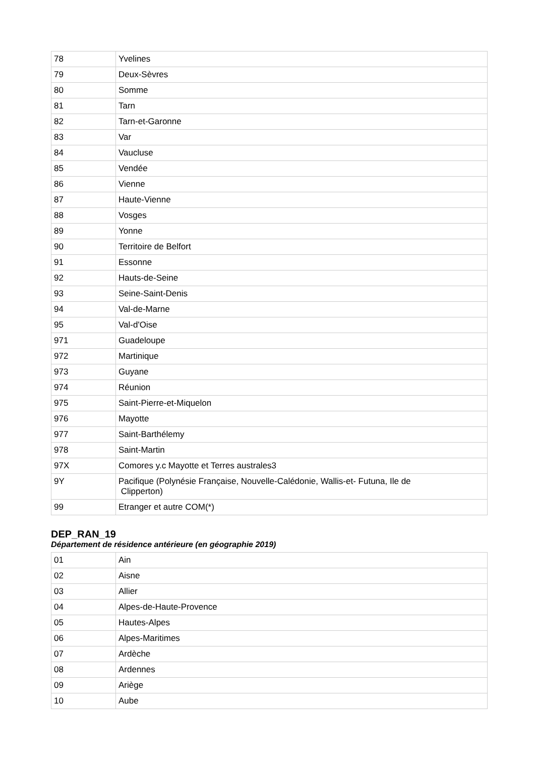| 78 | Yvelines |
| 79 | Deux-Sèvres |
| 80 | Somme |
| 81 | Tarn |
| 82 | Tarn-et-Garonne |
| 83 | Var |
| 84 | Vaucluse |
| 85 | Vendée |
| 86 | Vienne |
| 87 | Haute-Vienne |
| 88 | Vosges |
| 89 | Yonne |
| 90 | Territoire de Belfort |
| 91 | Essonne |
| 92 | Hauts-de-Seine |
| 93 | Seine-Saint-Denis |
| 94 | Val-de-Marne |
| 95 | Val-d'Oise |
| 971 | Guadeloupe |
| 972 | Martinique |
| 973 | Guyane |
| 974 | Réunion |
| 975 | Saint-Pierre-et-Miquelon |
| 976 | Mayotte |
| 977 | Saint-Barthélemy |
| 978 | Saint-Martin |
| 97X | Comores y.c Mayotte et Terres australes3 |
| 9Y | Pacifique (Polynésie Française, Nouvelle-Calédonie, Wallis-et- Futuna, Ile de Clipperton) |
| 99 | Etranger et autre COM(*) |
DEP_RAN_19
Département de résidence antérieure (en géographie 2019)
| 01 | Ain |
| 02 | Aisne |
| 03 | Allier |
| 04 | Alpes-de-Haute-Provence |
| 05 | Hautes-Alpes |
| 06 | Alpes-Maritimes |
| 07 | Ardèche |
| 08 | Ardennes |
| 09 | Ariège |
| 10 | Aube |